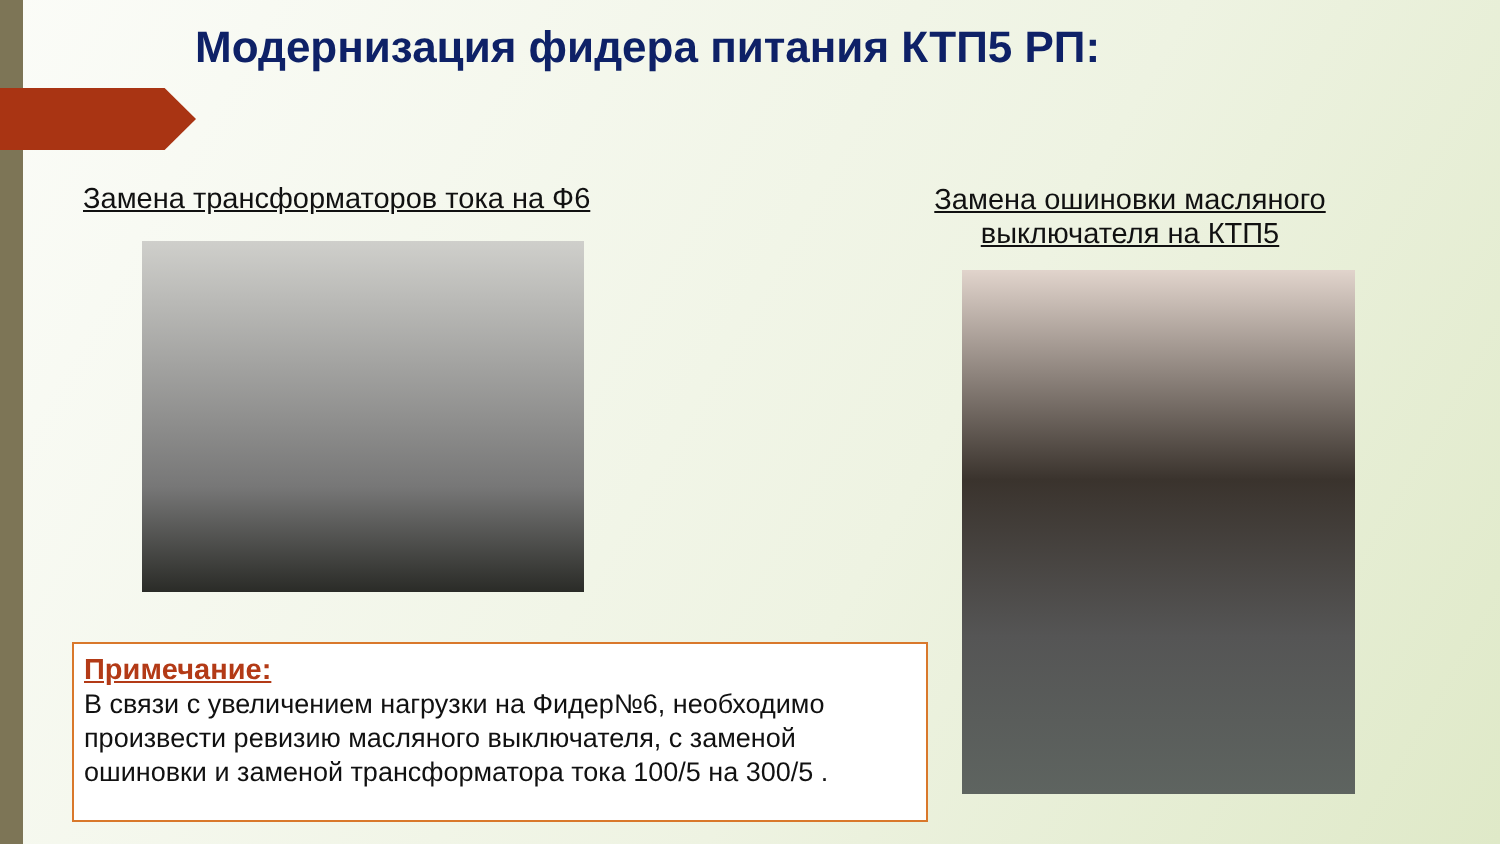Модернизация фидера питания КТП5 РП:
Замена трансформаторов тока на Ф6
Замена ошиновки масляного выключателя на КТП5
Примечание:
В связи с увеличением нагрузки на Фидер№6, необходимо произвести ревизию масляного выключателя, с заменой ошиновки и заменой трансформатора тока 100/5 на 300/5 .